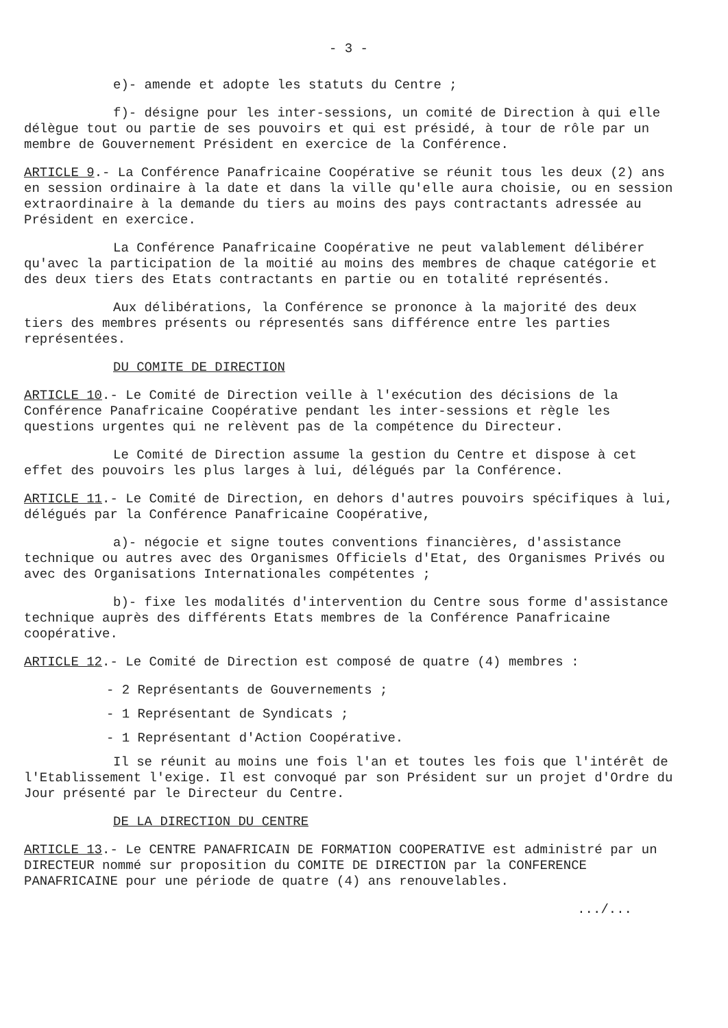- 3 -
e)- amende et adopte les statuts du Centre ;
f)- désigne pour les inter-sessions, un comité de Direction à qui elle délègue tout ou partie de ses pouvoirs et qui est présidé, à tour de rôle par un membre de Gouvernement Président en exercice de la Conférence.
ARTICLE 9.- La Conférence Panafricaine Coopérative se réunit tous les deux (2) ans en session ordinaire à la date et dans la ville qu'elle aura choisie, ou en session extraordinaire à la demande du tiers au moins des pays contractants adressée au Président en exercice.
La Conférence Panafricaine Coopérative ne peut valablement délibérer qu'avec la participation de la moitié au moins des membres de chaque catégorie et des deux tiers des Etats contractants en partie ou en totalité représentés.
Aux délibérations, la Conférence se prononce à la majorité des deux tiers des membres présents ou répresentés sans différence entre les parties représentées.
DU COMITE DE DIRECTION
ARTICLE 10.- Le Comité de Direction veille à l'exécution des décisions de la Conférence Panafricaine Coopérative pendant les inter-sessions et règle les questions urgentes qui ne relèvent pas de la compétence du Directeur.
Le Comité de Direction assume la gestion du Centre et dispose à cet effet des pouvoirs les plus larges à lui, délégués par la Conférence.
ARTICLE 11.- Le Comité de Direction, en dehors d'autres pouvoirs spécifiques à lui, délégués par la Conférence Panafricaine Coopérative,
a)- négocie et signe toutes conventions financières, d'assistance technique ou autres avec des Organismes Officiels d'Etat, des Organismes Privés ou avec des Organisations Internationales compétentes ;
b)- fixe les modalités d'intervention du Centre sous forme d'assistance technique auprès des différents Etats membres de la Conférence Panafricaine coopérative.
ARTICLE 12.- Le Comité de Direction est composé de quatre (4) membres :
- 2 Représentants de Gouvernements ;
- 1 Représentant de Syndicats ;
- 1 Représentant d'Action Coopérative.
Il se réunit au moins une fois l'an et toutes les fois que l'intérêt de l'Etablissement l'exige. Il est convoqué par son Président sur un projet d'Ordre du Jour présenté par le Directeur du Centre.
DE LA DIRECTION DU CENTRE
ARTICLE 13.- Le CENTRE PANAFRICAIN DE FORMATION COOPERATIVE est administré par un DIRECTEUR nommé sur proposition du COMITE DE DIRECTION par la CONFERENCE PANAFRICAINE pour une période de quatre (4) ans renouvelables.
.../...